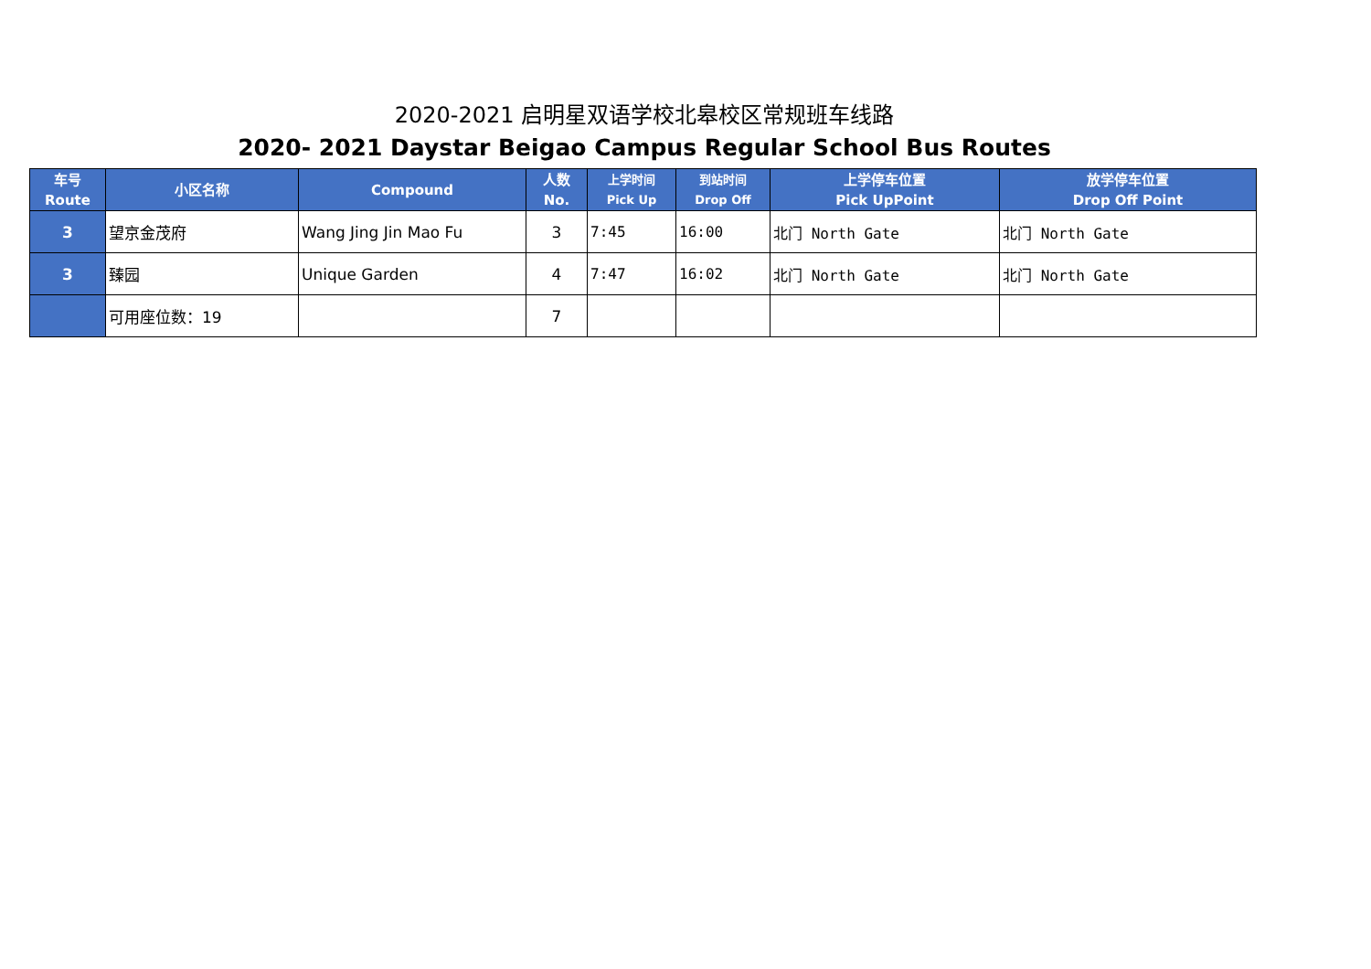2020-2021 启明星双语学校北皋校区常规班车线路
2020- 2021 Daystar Beigao Campus Regular School Bus Routes
| 车号 Route | 小区名称 | Compound | 人数 No. | 上学时间 Pick Up | 到站时间 Drop Off | 上学停车位置 Pick UpPoint | 放学停车位置 Drop Off Point |
| --- | --- | --- | --- | --- | --- | --- | --- |
| 3 | 望京金茂府 | Wang Jing Jin Mao Fu | 3 | 7:45 | 16:00 | 北门 North Gate | 北门 North Gate |
| 3 | 臻园 | Unique Garden | 4 | 7:47 | 16:02 | 北门 North Gate | 北门 North Gate |
| | 可用座位数：19 | | 7 | | | | |